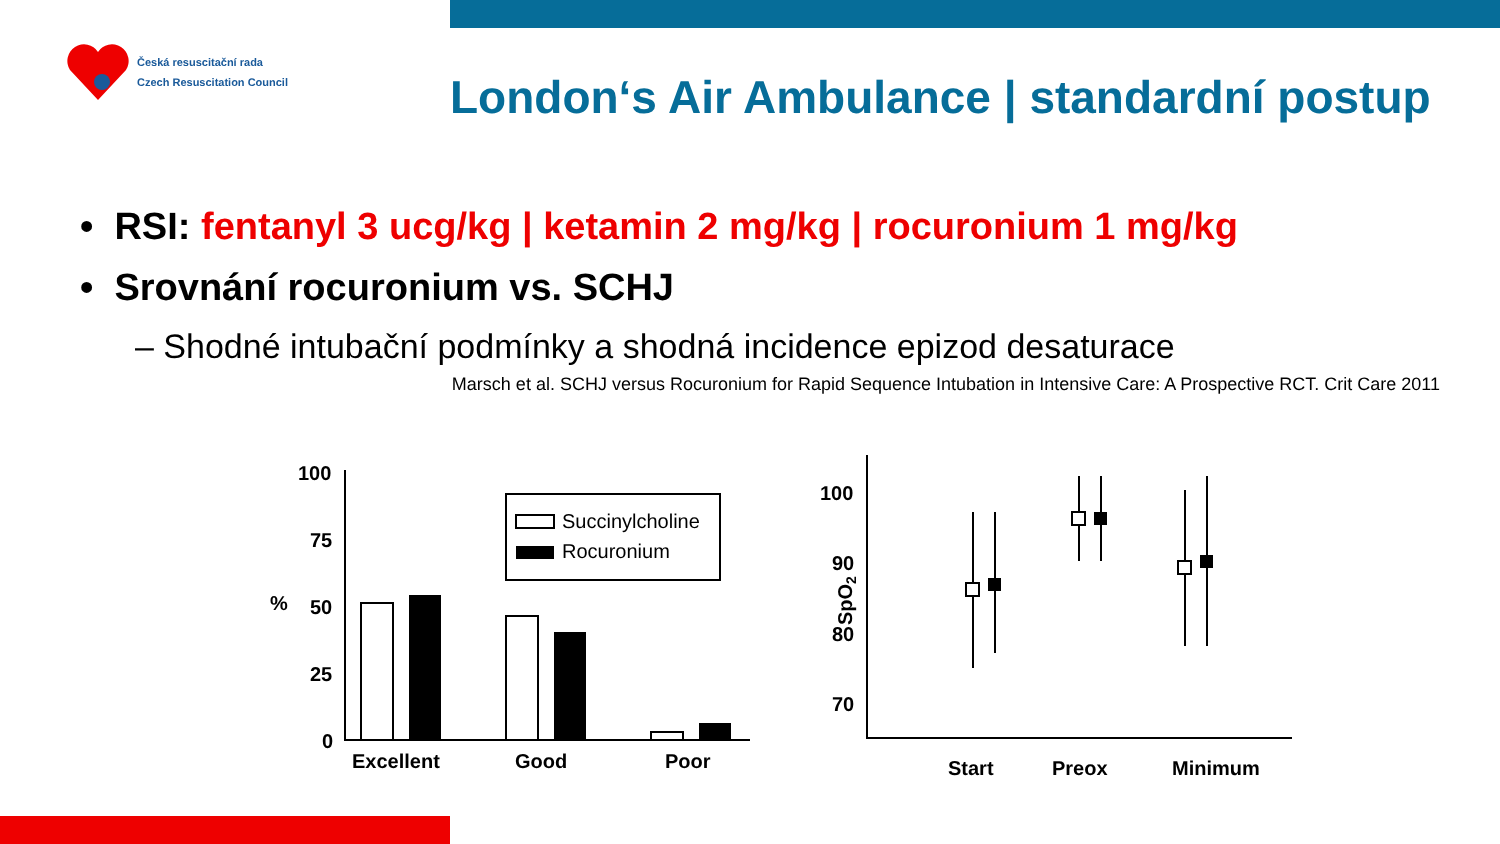Česká resuscitační rada
Czech Resuscitation Council
London‘s Air Ambulance | standardní postup
• RSI: fentanyl 3 ucg/kg | ketamin 2 mg/kg | rocuronium 1 mg/kg
• Srovnání rocuronium vs. SCHJ
– Shodné intubační podmínky a shodná incidence epizod desaturace
Marsch et al. SCHJ versus Rocuronium for Rapid Sequence Intubation in Intensive Care: A Prospective RCT. Crit Care 2011
Succinylcholine
Rocuronium
100
75
50
25
0
%
Excellent
Good
Poor
100
90
80
70
SpO2
Start
Preox
Minimum